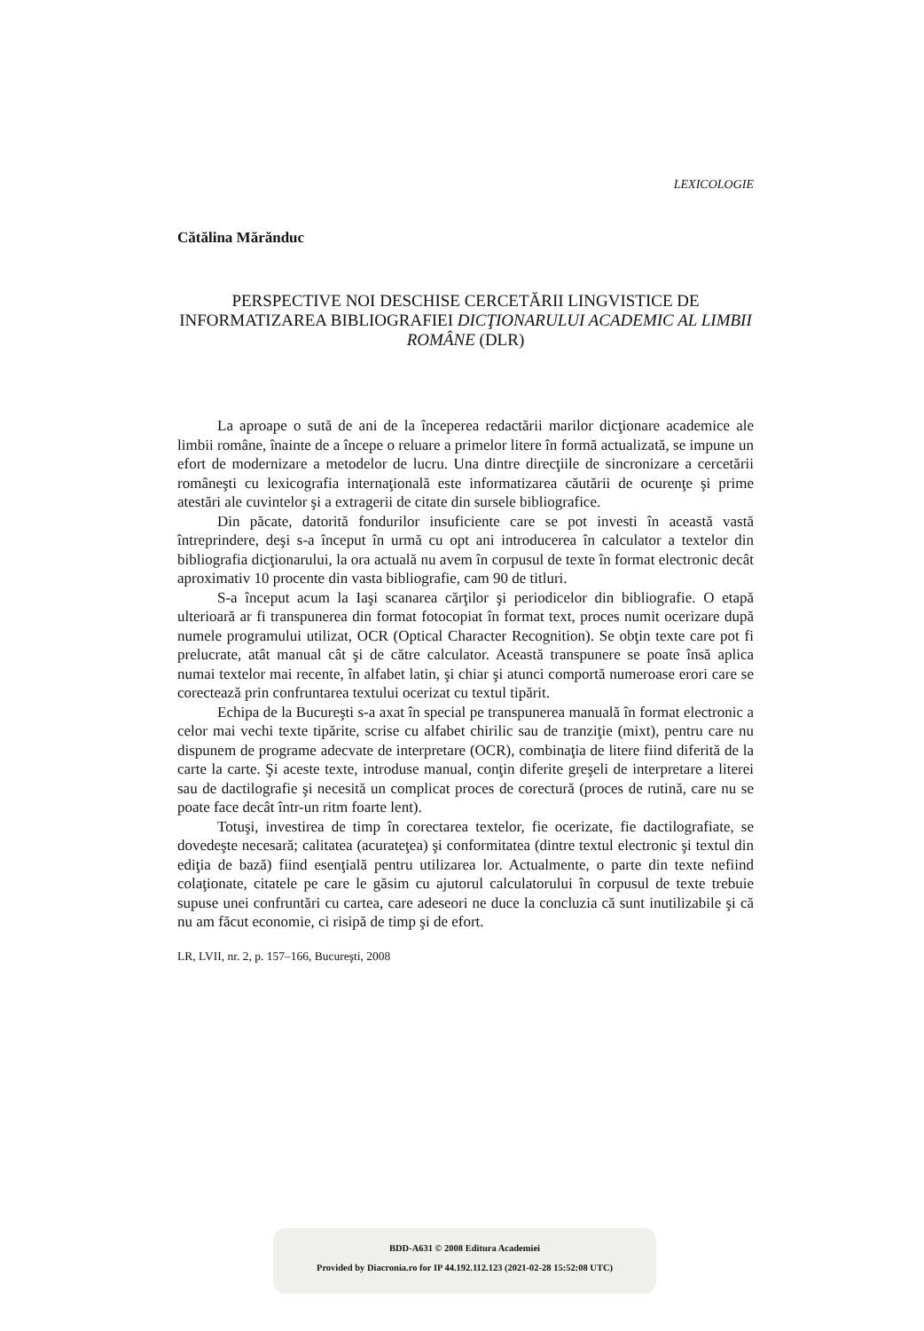LEXICOLOGIE
Cătălina Mărănduc
PERSPECTIVE NOI DESCHISE CERCETĂRII LINGVISTICE DE INFORMATIZAREA BIBLIOGRAFIEI DICŢIONARULUI ACADEMIC AL LIMBII ROMÂNE (DLR)
La aproape o sută de ani de la începerea redactării marilor dicţionare academice ale limbii române, înainte de a începe o reluare a primelor litere în formă actualizată, se impune un efort de modernizare a metodelor de lucru. Una dintre direcţiile de sincronizare a cercetării româneşti cu lexicografia internaţională este informatizarea căutării de ocurenţe şi prime atestări ale cuvintelor şi a extragerii de citate din sursele bibliografice.
Din păcate, datorită fondurilor insuficiente care se pot investi în această vastă întreprindere, deşi s-a început în urmă cu opt ani introducerea în calculator a textelor din bibliografia dicţionarului, la ora actuală nu avem în corpusul de texte în format electronic decât aproximativ 10 procente din vasta bibliografie, cam 90 de titluri.
S-a început acum la Iaşi scanarea cărţilor şi periodicelor din bibliografie. O etapă ulterioară ar fi transpunerea din format fotocopiat în format text, proces numit ocerizare după numele programului utilizat, OCR (Optical Character Recognition). Se obţin texte care pot fi prelucrate, atât manual cât şi de către calculator. Această transpunere se poate însă aplica numai textelor mai recente, în alfabet latin, şi chiar şi atunci comportă numeroase erori care se corectează prin confruntarea textului ocerizat cu textul tipărit.
Echipa de la Bucureşti s-a axat în special pe transpunerea manuală în format electronic a celor mai vechi texte tipărite, scrise cu alfabet chirilic sau de tranziţie (mixt), pentru care nu dispunem de programe adecvate de interpretare (OCR), combinaţia de litere fiind diferită de la carte la carte. Şi aceste texte, introduse manual, conţin diferite greşeli de interpretare a literei sau de dactilografie şi necesită un complicat proces de corectură (proces de rutină, care nu se poate face decât într-un ritm foarte lent).
Totuşi, investirea de timp în corectarea textelor, fie ocerizate, fie dactilografiate, se dovedeşte necesară; calitatea (acurateţea) şi conformitatea (dintre textul electronic şi textul din ediţia de bază) fiind esenţială pentru utilizarea lor. Actualmente, o parte din texte nefiind colaţionate, citatele pe care le găsim cu ajutorul calculatorului în corpusul de texte trebuie supuse unei confruntări cu cartea, care adeseori ne duce la concluzia că sunt inutilizabile şi că nu am făcut economie, ci risipă de timp şi de efort.
LR, LVII, nr. 2, p. 157–166, Bucureşti, 2008
BDD-A631 © 2008 Editura Academiei
Provided by Diacronia.ro for IP 44.192.112.123 (2021-02-28 15:52:08 UTC)